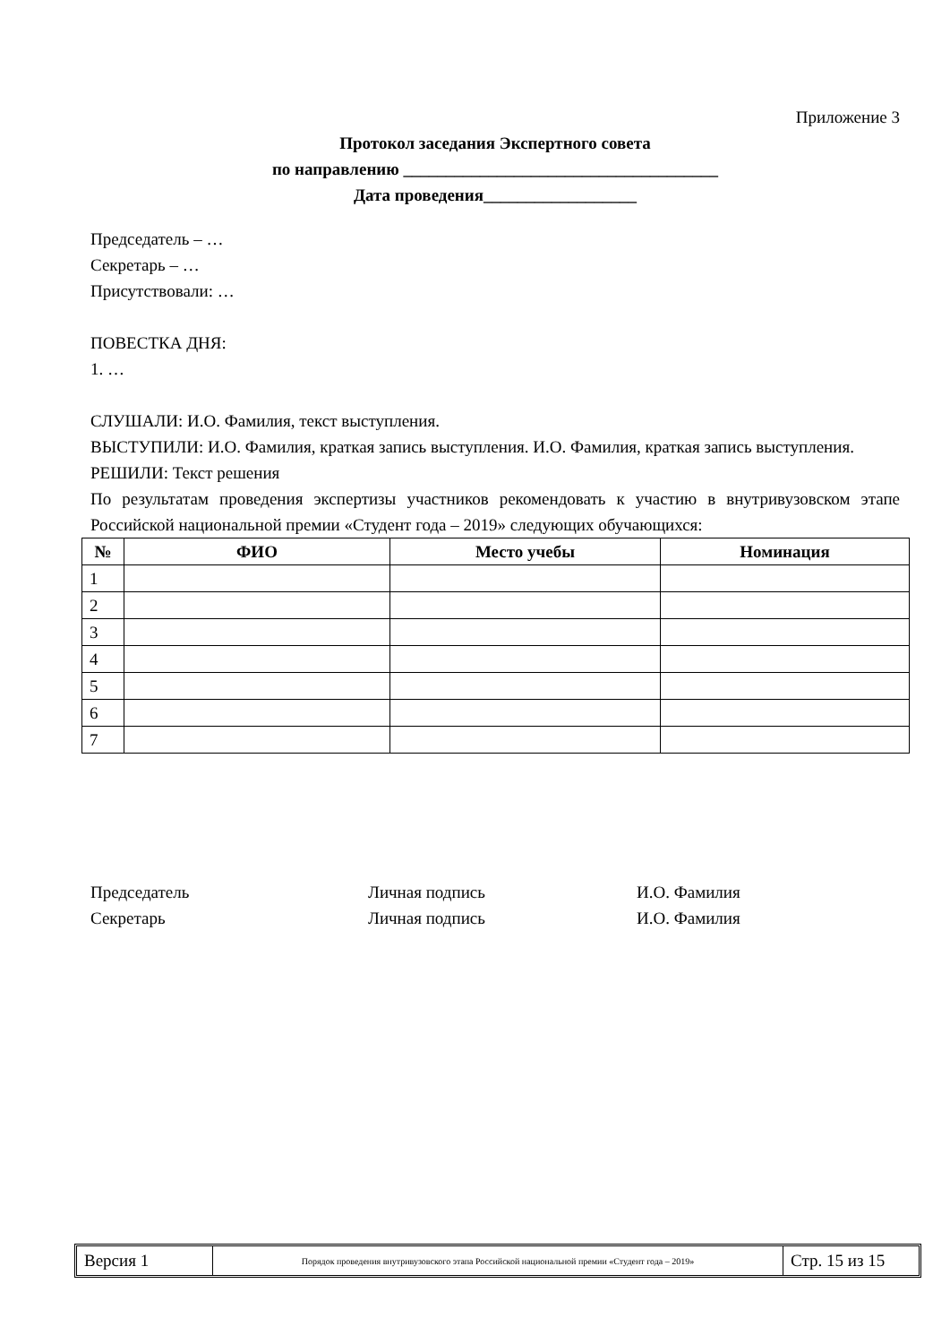Приложение 3
Протокол заседания Экспертного совета
по направлению _____________________________________
Дата проведения__________________
Председатель – …
Секретарь – …
Присутствовали: …
ПОВЕСТКА ДНЯ:
1. …
СЛУШАЛИ: И.О. Фамилия, текст выступления.
ВЫСТУПИЛИ: И.О. Фамилия, краткая запись выступления. И.О. Фамилия, краткая запись выступления.
РЕШИЛИ: Текст решения
По результатам проведения экспертизы участников рекомендовать к участию в внутривузовском этапе Российской национальной премии «Студент года – 2019» следующих обучающихся:
| № | ФИО | Место учебы | Номинация |
| --- | --- | --- | --- |
| 1 | | | |
| 2 | | | |
| 3 | | | |
| 4 | | | |
| 5 | | | |
| 6 | | | |
| 7 | | | |
Председатель Личная подпись И.О. Фамилия
Секретарь Личная подпись И.О. Фамилия
Версия 1
Порядок проведения внутривузовского этапа Российской национальной премии «Студент года – 2019»
Стр. 15 из 15